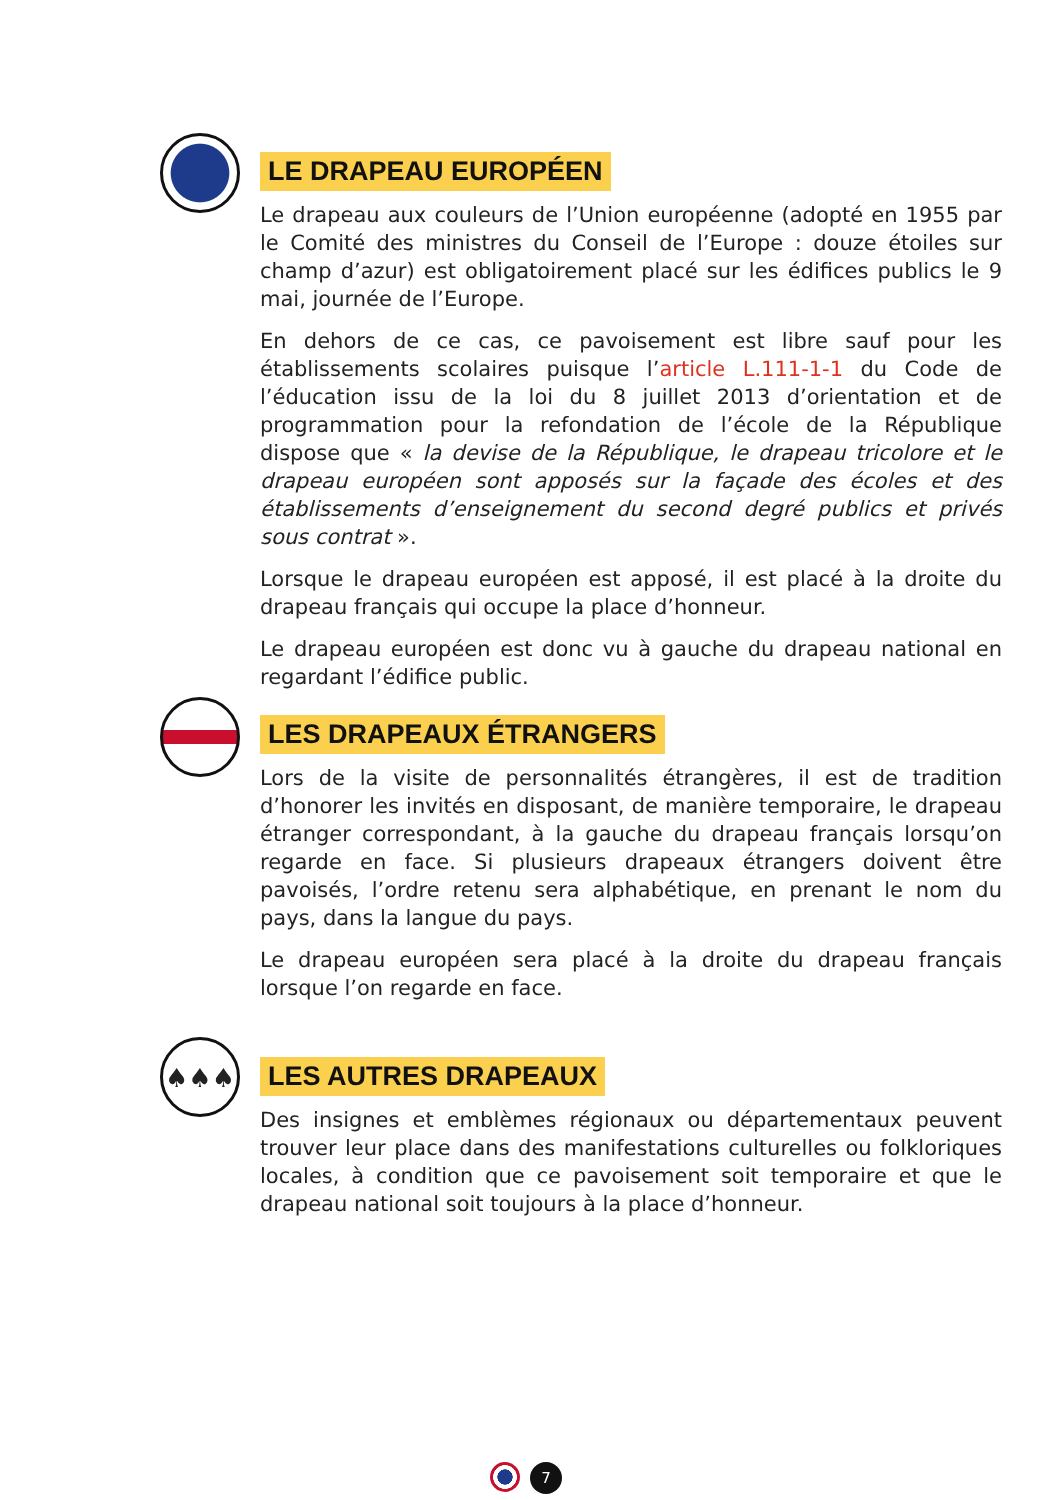LE DRAPEAU EUROPÉEN
Le drapeau aux couleurs de l’Union européenne (adopté en 1955 par le Comité des ministres du Conseil de l’Europe : douze étoiles sur champ d’azur) est obligatoirement placé sur les édifices publics le 9 mai, journée de l’Europe.
En dehors de ce cas, ce pavoisement est libre sauf pour les établissements scolaires puisque l’article L.111-1-1 du Code de l’éducation issu de la loi du 8 juillet 2013 d’orientation et de programmation pour la refondation de l’école de la République dispose que « la devise de la République, le drapeau tricolore et le drapeau européen sont apposés sur la façade des écoles et des établissements d’enseignement du second degré publics et privés sous contrat ».
Lorsque le drapeau européen est apposé, il est placé à la droite du drapeau français qui occupe la place d’honneur.
Le drapeau européen est donc vu à gauche du drapeau national en regardant l’édifice public.
LES DRAPEAUX ÉTRANGERS
Lors de la visite de personnalités étrangères, il est de tradition d’honorer les invités en disposant, de manière temporaire, le drapeau étranger correspondant, à la gauche du drapeau français lorsqu’on regarde en face. Si plusieurs drapeaux étrangers doivent être pavoisés, l’ordre retenu sera alphabétique, en prenant le nom du pays, dans la langue du pays.
Le drapeau européen sera placé à la droite du drapeau français lorsque l’on regarde en face.
♠♠♠
LES AUTRES DRAPEAUX
Des insignes et emblèmes régionaux ou départementaux peuvent trouver leur place dans des manifestations culturelles ou folkloriques locales, à condition que ce pavoisement soit temporaire et que le drapeau national soit toujours à la place d’honneur.
7